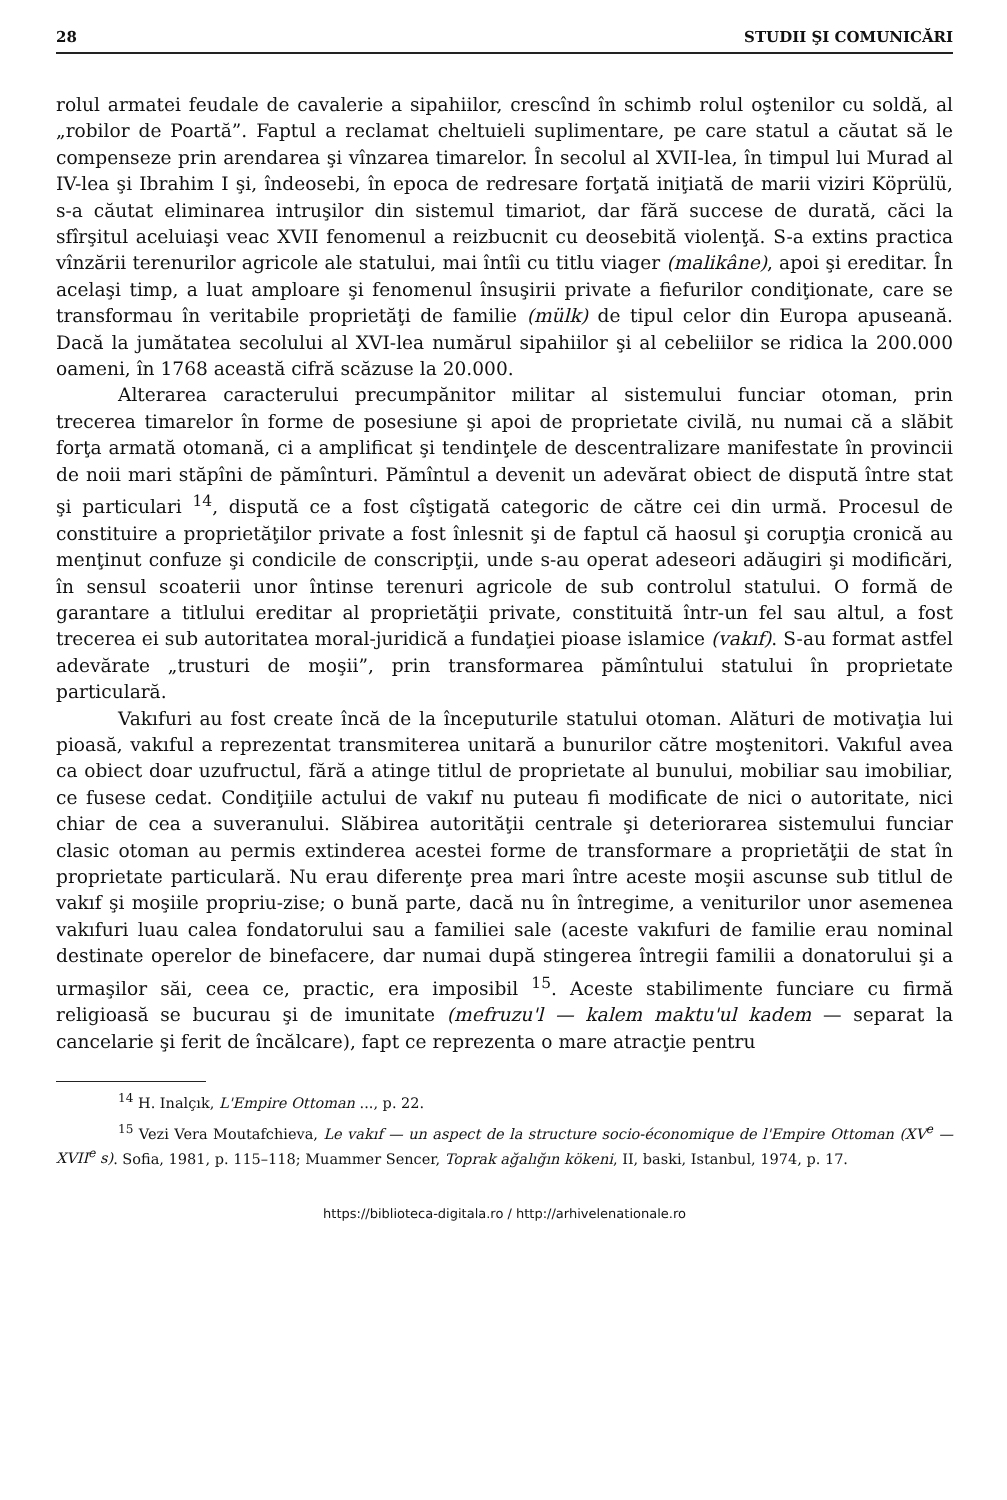28 STUDII ŞI COMUNICĂRI
rolul armatei feudale de cavalerie a sipahiilor, crescînd în schimb rolul oştenilor cu soldă, al „robilor de Poartă”. Faptul a reclamat cheltuieli suplimentare, pe care statul a căutat să le compenseze prin arendarea şi vînzarea timarelor. În secolul al XVII-lea, în timpul lui Murad al IV-lea şi Ibrahim I şi, îndeosebi, în epoca de redresare forţată iniţiată de marii viziri Köprülü, s-a căutat eliminarea intruşilor din sistemul timariot, dar fără succese de durată, căci la sfîrşitul aceluiaşi veac XVII fenomenul a reizbucnit cu deosebită violenţă. S-a extins practica vînzării terenurilor agricole ale statului, mai întîi cu titlu viager (malikâne), apoi şi ereditar. În acelaşi timp, a luat amploare şi fenomenul însuşirii private a fiefurilor condiţionate, care se transformau în veritabile proprietăţi de familie (mülk) de tipul celor din Europa apuseană. Dacă la jumătatea secolului al XVI-lea numărul sipahiilor şi al cebeliilor se ridica la 200.000 oameni, în 1768 această cifră scăzuse la 20.000.
Alterarea caracterului precumpănitor militar al sistemului funciar otoman, prin trecerea timarelor în forme de posesiune şi apoi de proprietate civilă, nu numai că a slăbit forţa armată otomană, ci a amplificat şi tendinţele de descentralizare manifestate în provincii de noii mari stăpîni de pămînturi. Pămîntul a devenit un adevărat obiect de dispută între stat şi particulari <sup>14</sup>, dispută ce a fost cîştigată categoric de către cei din urmă. Procesul de constituire a proprietăţilor private a fost înlesnit şi de faptul că haosul şi corupţia cronică au menţinut confuze şi condicile de conscripţii, unde s-au operat adeseori adăugiri şi modificări, în sensul scoaterii unor întinse terenuri agricole de sub controlul statului. O formă de garantare a titlului ereditar al proprietăţii private, constituită într-un fel sau altul, a fost trecerea ei sub autoritatea moral-juridică a fundaţiei pioase islamice (vakıf). S-au format astfel adevărate „trusturi de moşii”, prin transformarea pămîntului statului în proprietate particulară.
Vakıfuri au fost create încă de la începuturile statului otoman. Alături de motivaţia lui pioasă, vakıful a reprezentat transmiterea unitară a bunurilor către moştenitori. Vakıful avea ca obiect doar uzufructul, fără a atinge titlul de proprietate al bunului, mobiliar sau imobiliar, ce fusese cedat. Condiţiile actului de vakıf nu puteau fi modificate de nici o autoritate, nici chiar de cea a suveranului. Slăbirea autorităţii centrale şi deteriorarea sistemului funciar clasic otoman au permis extinderea acestei forme de transformare a proprietăţii de stat în proprietate particulară. Nu erau diferenţe prea mari între aceste moşii ascunse sub titlul de vakıf şi moşiile propriu-zise; o bună parte, dacă nu în întregime, a veniturilor unor asemenea vakıfuri luau calea fondatorului sau a familiei sale (aceste vakıfuri de familie erau nominal destinate operelor de binefacere, dar numai după stingerea întregii familii a donatorului şi a urmaşilor săi, ceea ce, practic, era imposibil <sup>15</sup>. Aceste stabilimente funciare cu firmă religioasă se bucurau şi de imunitate (mefruzu'l — kalem maktu'ul kadem — separat la cancelarie şi ferit de încălcare), fapt ce reprezenta o mare atracţie pentru
<sup>14</sup> H. Inalçık, L'Empire Ottoman ..., p. 22.
<sup>15</sup> Vezi Vera Moutafchieva, Le vakıf — un aspect de la structure socio-économique de l'Empire Ottoman (XV<sup>e</sup> — XVII<sup>e</sup> s). Sofia, 1981, p. 115–118; Muammer Sencer, Toprak ağalığın kökeni, II, baski, Istanbul, 1974, p. 17.
https://biblioteca-digitala.ro / http://arhivelenationale.ro